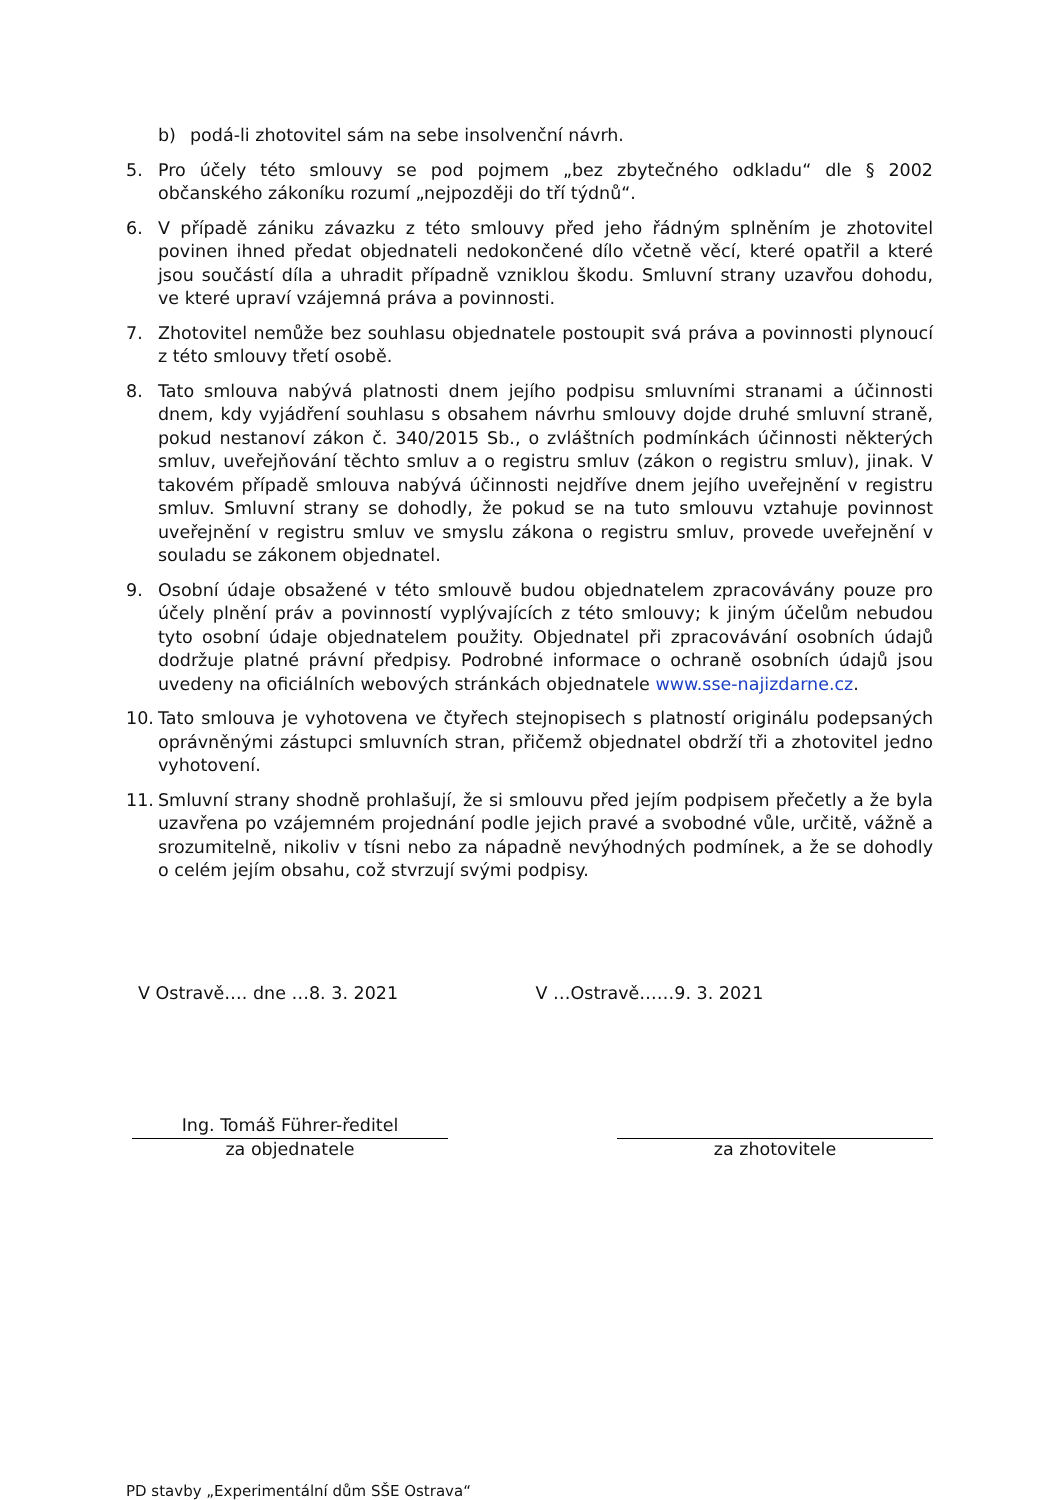b) podá-li zhotovitel sám na sebe insolvenční návrh.
5. Pro účely této smlouvy se pod pojmem „bez zbytečného odkladu“ dle § 2002 občanského zákoníku rozumí „nejpozději do tří týdnů“.
6. V případě zániku závazku z této smlouvy před jeho řádným splněním je zhotovitel povinen ihned předat objednateli nedokončené dílo včetně věcí, které opatřil a které jsou součástí díla a uhradit případně vzniklou škodu. Smluvní strany uzavřou dohodu, ve které upraví vzájemná práva a povinnosti.
7. Zhotovitel nemůže bez souhlasu objednatele postoupit svá práva a povinnosti plynoucí z této smlouvy třetí osobě.
8. Tato smlouva nabývá platnosti dnem jejího podpisu smluvními stranami a účinnosti dnem, kdy vyjádření souhlasu s obsahem návrhu smlouvy dojde druhé smluvní straně, pokud nestanoví zákon č. 340/2015 Sb., o zvláštních podmínkách účinnosti některých smluv, uveřejňování těchto smluv a o registru smluv (zákon o registru smluv), jinak. V takovém případě smlouva nabývá účinnosti nejdříve dnem jejího uveřejnění v registru smluv. Smluvní strany se dohodly, že pokud se na tuto smlouvu vztahuje povinnost uveřejnění v registru smluv ve smyslu zákona o registru smluv, provede uveřejnění v souladu se zákonem objednatel.
9. Osobní údaje obsažené v této smlouvě budou objednatelem zpracovávány pouze pro účely plnění práv a povinností vyplývajících z této smlouvy; k jiným účelům nebudou tyto osobní údaje objednatelem použity. Objednatel při zpracovávání osobních údajů dodržuje platné právní předpisy. Podrobné informace o ochraně osobních údajů jsou uvedeny na oficiálních webových stránkách objednatele www.sse-najizdarne.cz.
10. Tato smlouva je vyhotovena ve čtyřech stejnopisech s platností originálu podepsaných oprávněnými zástupci smluvních stran, přičemž objednatel obdrží tři a zhotovitel jedno vyhotovení.
11. Smluvní strany shodně prohlašují, že si smlouvu před jejím podpisem přečetly a že byla uzavřena po vzájemném projednání podle jejich pravé a svobodné vůle, určitě, vážně a srozumitelně, nikoliv v tísni nebo za nápadně nevýhodných podmínek, a že se dohodly o celém jejím obsahu, což stvrzují svými podpisy.
V Ostravě…. dne …8. 3. 2021 V …Ostravě……9. 3. 2021
Ing. Tomáš Führer-ředitel
za objednatele
za zhotovitele
PD stavby „Experimentální dům SŠE Ostrava“